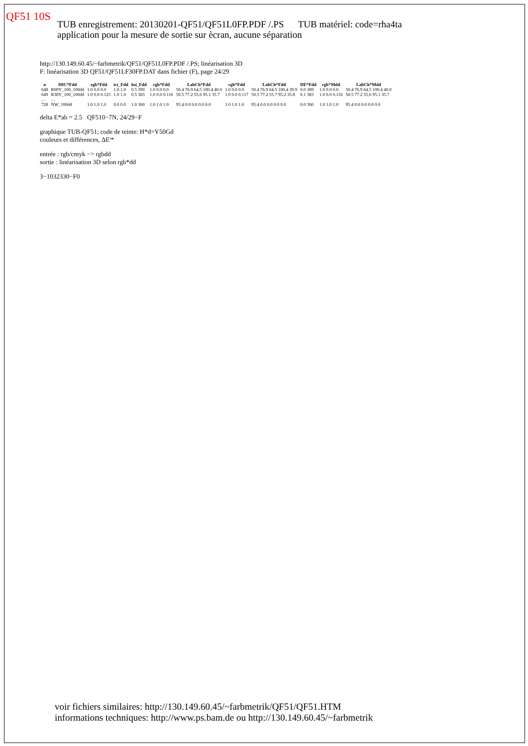QF51 10S
TUB enregistrement: 20130201-QF51/QF51L0FP.PDF /.PS TUB matériel: code=rha4ta
application pour la mesure de sortie sur ècran, aucune séparation
http://130.149.60.45/~farbmetrik/QF51/QF51L0FP.PDF /.PS; linéarisation 3D
F: linéarisation 3D QF51/QF51LF30FP.DAT dans fichier (F), page 24/29
| n | HIC*Fdd | rgb*Fdd | ict_Fdd | hsi_Fdd | rgb*Fdd | LabCh*Fdd | rgb*Fdd | LabCh*Fdd | DE*Fdd | rgb*Mdd | LabCh*Mdd |
| --- | --- | --- | --- | --- | --- | --- | --- | --- | --- | --- | --- |
| 648 | R00Y_100_100dd | 1.0 0.0 0.0 | 1.0 1.0 | 0.5 390 | 1.0 0.0 0.0 | 50.4 76.9 64.5 100.4 40.0 | 1.0 0.0 0.0 | 50.4 76.9 64.5 100.4 39.9 | 0.0 389 | 1.0 0.0 0.0 | 50.4 76.9 64.5 100.4 40.0 |
| 649 | R38Y_100_100dd | 1.0 0.0 0.125 | 1.0 1.0 | 0.5 383 | 1.0 0.0 0.116 | 50.5 77.2 55.6 95.1 35.7 | 1.0 0.0 0.117 | 50.5 77.2 55.7 95.2 35.8 | 0.1 383 | 1.0 0.0 0.116 | 50.5 77.2 55.6 95.1 35.7 |
| … | … | | | | | | | | | | |
| 728 | NW_100dd | 1.0 1.0 1.0 | 0.0 0.0 | 1.0 360 | 1.0 1.0 1.0 | 95.4 0.0 0.0 0.0 0.0 | 1.0 1.0 1.0 | 95.4 0.0 0.0 0.0 0.0 | 0.0 360 | 1.0 1.0 1.0 | 95.4 0.0 0.0 0.0 0.0 |
delta E*ab = 2.5 QF510−7N, 24/29−F
graphique TUB-QF51; code de teinte: H*d=Y50Gd
couleurs et différences, ΔE'*
entrée : rgb/cmyk −> rgbdd
sortie : linéarisation 3D selon rgb*dd
3−1032330−F0
voir fichiers similaires: http://130.149.60.45/~farbmetrik/QF51/QF51.HTM
informations techniques: http://www.ps.bam.de ou http://130.149.60.45/~farbmetrik